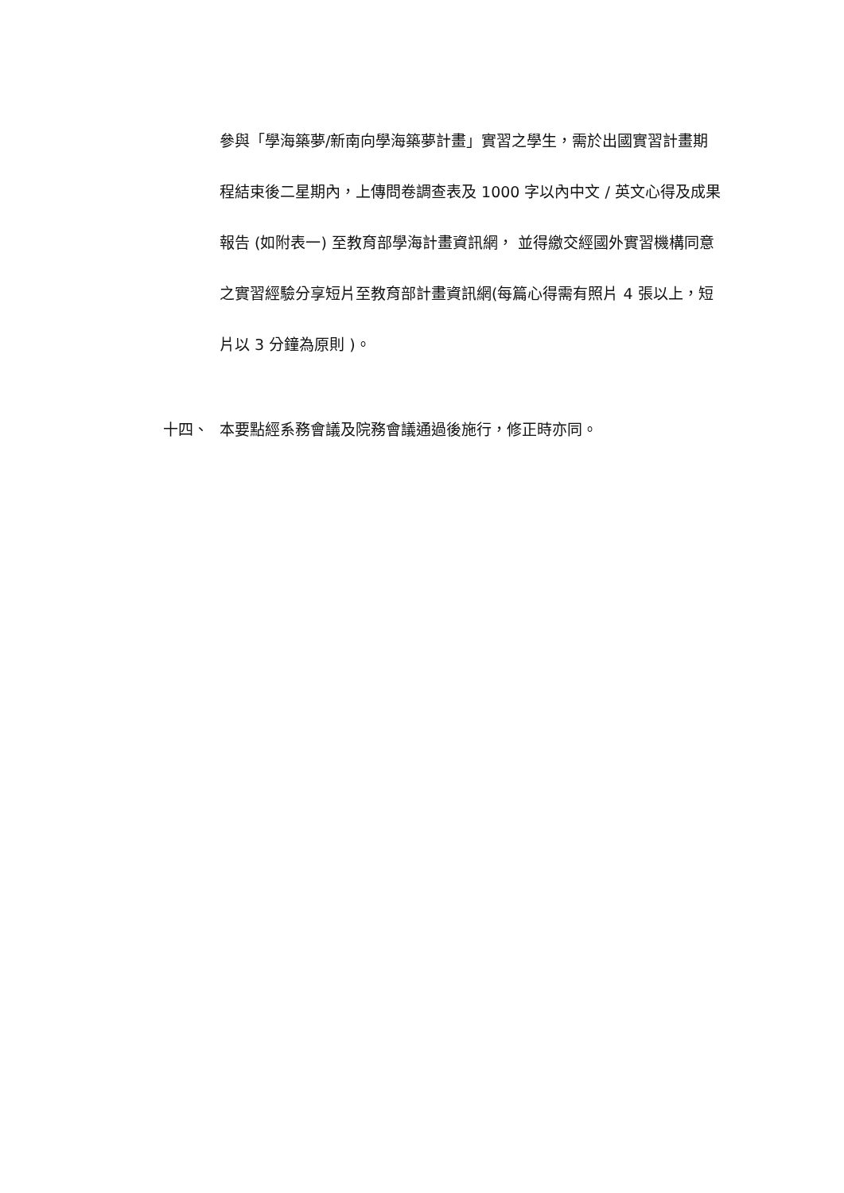參與「學海築夢/新南向學海築夢計畫」實習之學生，需於出國實習計畫期程結束後二星期內，上傳問卷調查表及 1000 字以內中文 / 英文心得及成果報告 (如附表一) 至教育部學海計畫資訊網， 並得繳交經國外實習機構同意之實習經驗分享短片至教育部計畫資訊網(每篇心得需有照片 4 張以上，短片以 3 分鐘為原則 )。
十四、 本要點經系務會議及院務會議通過後施行，修正時亦同。